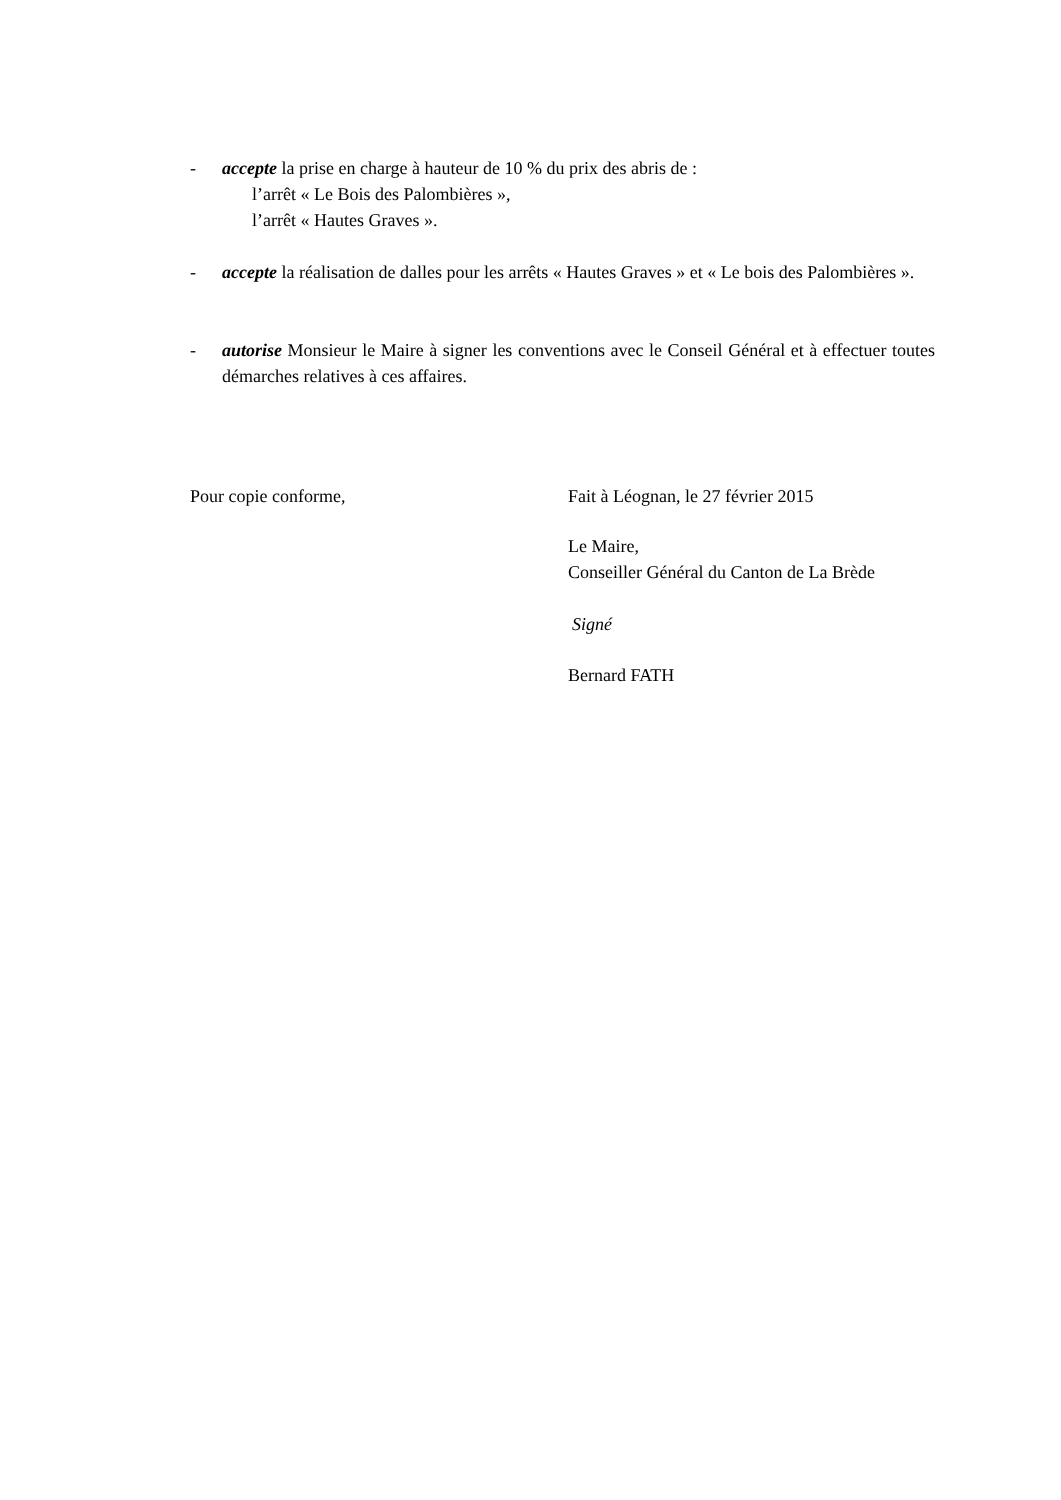- accepte la prise en charge à hauteur de 10 % du prix des abris de :
l’arrêt « Le Bois des Palombières »,
l’arrêt « Hautes Graves ».
- accepte la réalisation de dalles pour les arrêts « Hautes Graves » et « Le bois des Palombières ».
- autorise Monsieur le Maire à signer les conventions avec le Conseil Général et à effectuer toutes démarches relatives à ces affaires.
Pour copie conforme,
Fait à Léognan, le 27 février 2015
Le Maire,
Conseiller Général du Canton de La Brède
Signé
Bernard FATH